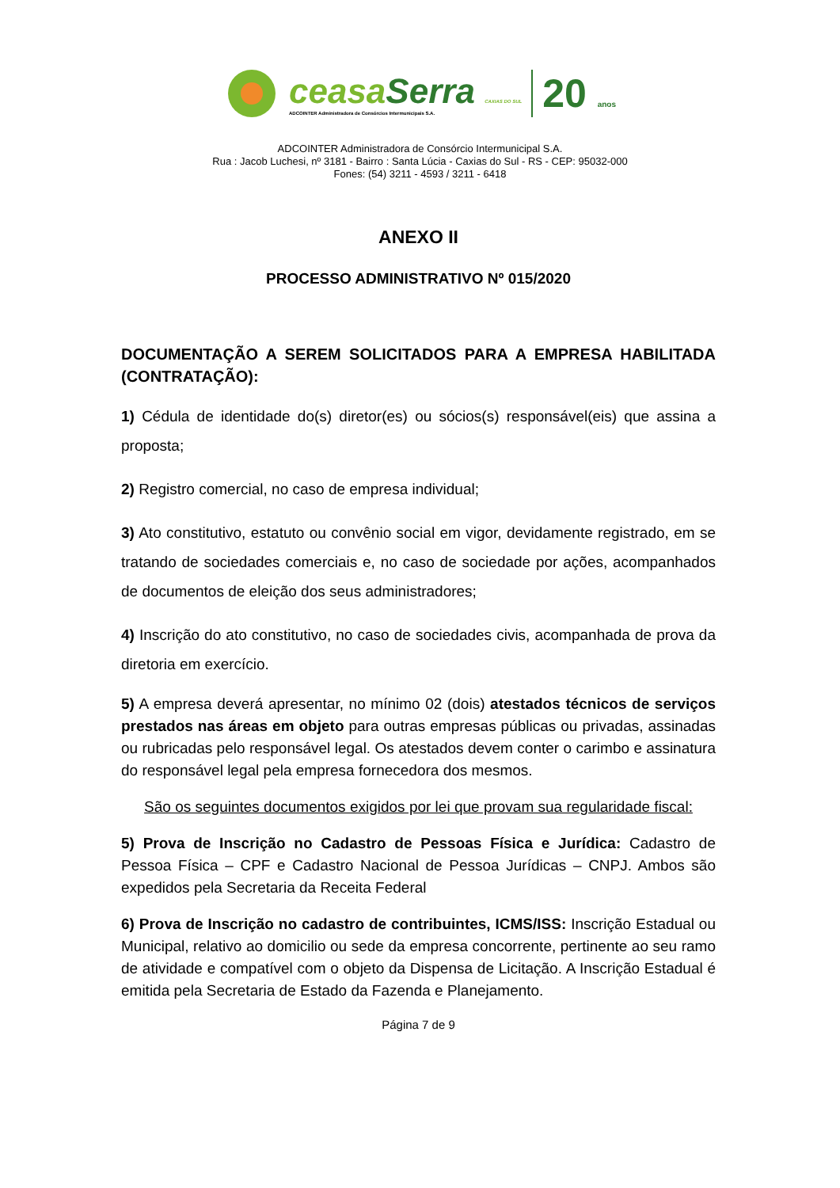ceasaSerra CAXIAS DO SUL
ADCOINTER Administradora de Consórcios Intermunicipais S.A.
20 anos
ADCOINTER Administradora de Consórcio Intermunicipal S.A.
Rua : Jacob Luchesi, nº 3181 - Bairro : Santa Lúcia - Caxias do Sul - RS - CEP: 95032-000
Fones: (54) 3211 - 4593 / 3211 - 6418
ANEXO II
PROCESSO ADMINISTRATIVO Nº 015/2020
DOCUMENTAÇÃO A SEREM SOLICITADOS PARA A EMPRESA HABILITADA (CONTRATAÇÃO):
1) Cédula de identidade do(s) diretor(es) ou sócios(s) responsável(eis) que assina a proposta;
2) Registro comercial, no caso de empresa individual;
3) Ato constitutivo, estatuto ou convênio social em vigor, devidamente registrado, em se tratando de sociedades comerciais e, no caso de sociedade por ações, acompanhados de documentos de eleição dos seus administradores;
4) Inscrição do ato constitutivo, no caso de sociedades civis, acompanhada de prova da diretoria em exercício.
5) A empresa deverá apresentar, no mínimo 02 (dois) atestados técnicos de serviços prestados nas áreas em objeto para outras empresas públicas ou privadas, assinadas ou rubricadas pelo responsável legal. Os atestados devem conter o carimbo e assinatura do responsável legal pela empresa fornecedora dos mesmos.
São os seguintes documentos exigidos por lei que provam sua regularidade fiscal:
5) Prova de Inscrição no Cadastro de Pessoas Física e Jurídica: Cadastro de Pessoa Física – CPF e Cadastro Nacional de Pessoa Jurídicas – CNPJ. Ambos são expedidos pela Secretaria da Receita Federal
6) Prova de Inscrição no cadastro de contribuintes, ICMS/ISS: Inscrição Estadual ou Municipal, relativo ao domicilio ou sede da empresa concorrente, pertinente ao seu ramo de atividade e compatível com o objeto da Dispensa de Licitação. A Inscrição Estadual é emitida pela Secretaria de Estado da Fazenda e Planejamento.
Página 7 de 9